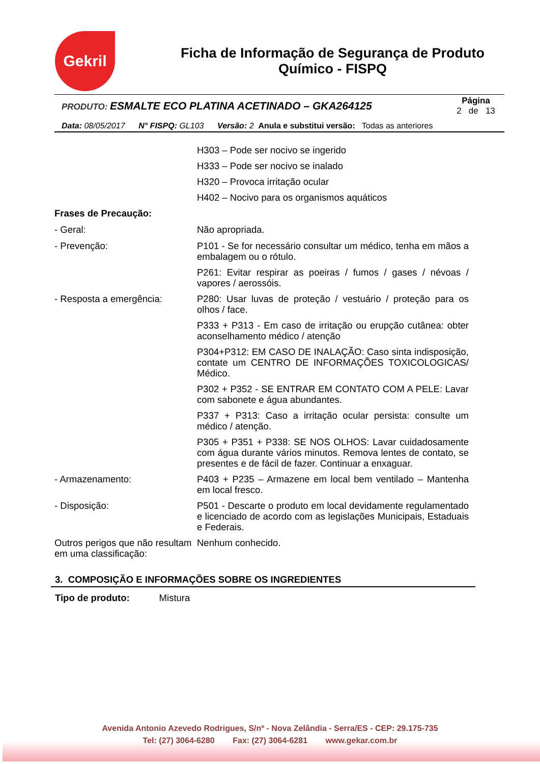Gekril
Ficha de Informação de Segurança de Produto Químico - FISPQ
| PRODUTO: ESMALTE ECO PLATINA ACETINADO – GKA264125 | Página 2 de 13 |
Data: 08/05/2017 N° FISPQ: GL103 Versão: 2 Anula e substitui versão: Todas as anteriores
| | H303 – Pode ser nocivo se ingerido |
| | H333 – Pode ser nocivo se inalado |
| | H320 – Provoca irritação ocular |
| | H402 – Nocivo para os organismos aquáticos |
| Frases de Precaução: | |
| - Geral: | Não apropriada. |
| - Prevenção: | P101 - Se for necessário consultar um médico, tenha em mãos a embalagem ou o rótulo. |
| | P261: Evitar respirar as poeiras / fumos / gases / névoas / vapores / aerossóis. |
| - Resposta a emergência: | P280: Usar luvas de proteção / vestuário / proteção para os olhos / face. |
| | P333 + P313 - Em caso de irritação ou erupção cutânea: obter aconselhamento médico / atenção |
| | P304+P312: EM CASO DE INALAÇÃO: Caso sinta indisposição, contate um CENTRO DE INFORMAÇÕES TOXICOLOGICAS/ Médico. |
| | P302 + P352 - SE ENTRAR EM CONTATO COM A PELE: Lavar com sabonete e água abundantes. |
| | P337 + P313: Caso a irritação ocular persista: consulte um médico / atenção. |
| | P305 + P351 + P338: SE NOS OLHOS: Lavar cuidadosamente com água durante vários minutos. Remova lentes de contato, se presentes e de fácil de fazer. Continuar a enxaguar. |
| - Armazenamento: | P403 + P235 – Armazene em local bem ventilado – Mantenha em local fresco. |
| - Disposição: | P501 - Descarte o produto em local devidamente regulamentado e licenciado de acordo com as legislações Municipais, Estaduais e Federais. |
| Outros perigos que não resultam em uma classificação: | Nenhum conhecido. |
3. COMPOSIÇÃO E INFORMAÇÕES SOBRE OS INGREDIENTES
Tipo de produto: Mistura
Avenida Antonio Azevedo Rodrigues, S/nº - Nova Zelândia - Serra/ES - CEP: 29.175-735
Tel: (27) 3064-6280 Fax: (27) 3064-6281 www.gekar.com.br